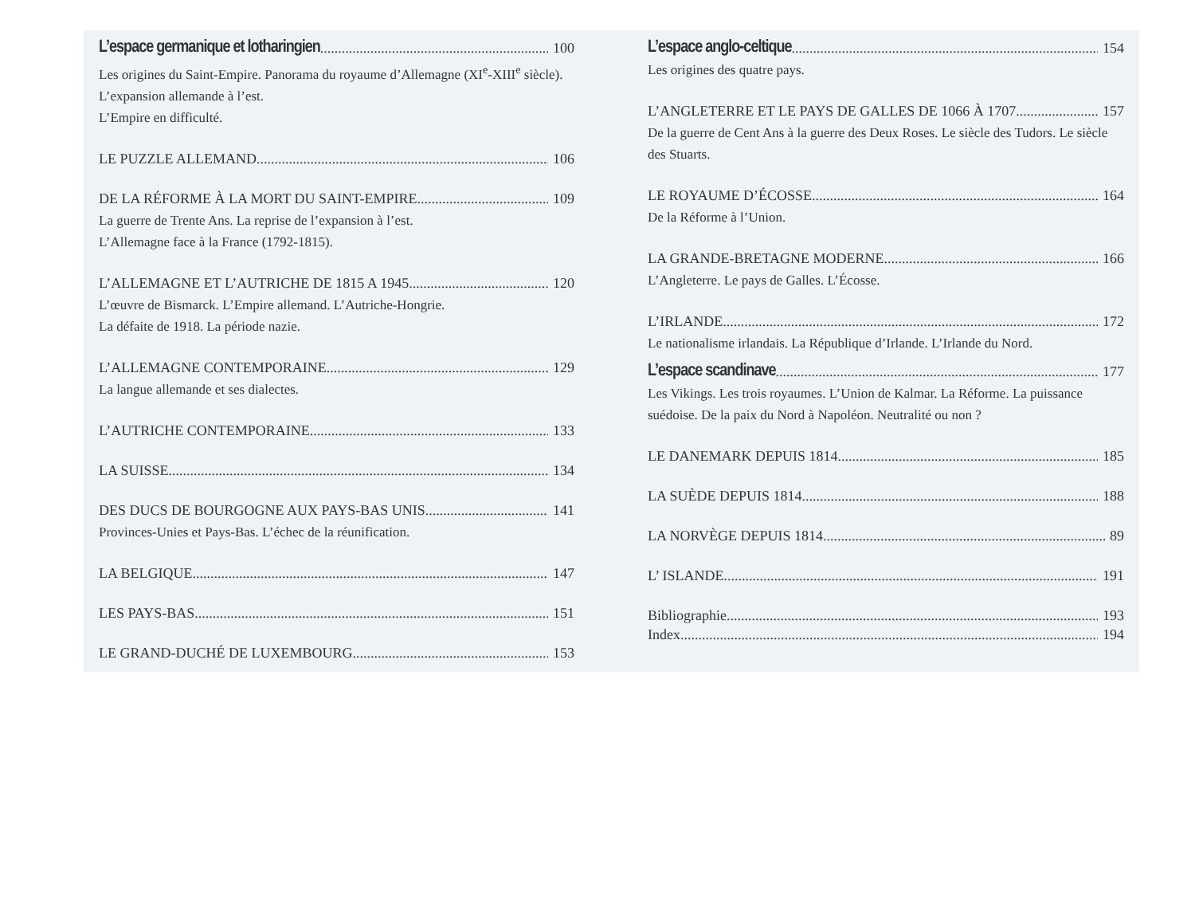L’espace germanique et lotharingien 100
Les origines du Saint-Empire. Panorama du royaume d’Allemagne (XI<sup>e</sup>-XIII<sup>e</sup> siècle). L’expansion allemande à l’est.
L’Empire en difficulté.
LE PUZZLE ALLEMAND 106
DE LA RÉFORME À LA MORT DU SAINT-EMPIRE 109
La guerre de Trente Ans. La reprise de l’expansion à l’est.
L’Allemagne face à la France (1792-1815).
L’ALLEMAGNE ET L’AUTRICHE DE 1815 A 1945 120
L’œuvre de Bismarck. L’Empire allemand. L’Autriche-Hongrie.
La défaite de 1918. La période nazie.
L’ALLEMAGNE CONTEMPORAINE 129
La langue allemande et ses dialectes.
L’AUTRICHE CONTEMPORAINE 133
LA SUISSE 134
DES DUCS DE BOURGOGNE AUX PAYS-BAS UNIS 141
Provinces-Unies et Pays-Bas. L’échec de la réunification.
LA BELGIQUE 147
LES PAYS-BAS 151
LE GRAND-DUCHÉ DE LUXEMBOURG 153
L’espace anglo-celtique 154
Les origines des quatre pays.
L’ANGLETERRE ET LE PAYS DE GALLES DE 1066 À 1707 157
De la guerre de Cent Ans à la guerre des Deux Roses. Le siècle des Tudors. Le siècle des Stuarts.
LE ROYAUME D’ÉCOSSE 164
De la Réforme à l’Union.
LA GRANDE-BRETAGNE MODERNE 166
L’Angleterre. Le pays de Galles. L’Écosse.
L’IRLANDE 172
Le nationalisme irlandais. La République d’Irlande. L’Irlande du Nord.
L’espace scandinave 177
Les Vikings. Les trois royaumes. L’Union de Kalmar. La Réforme. La puissance suédoise. De la paix du Nord à Napoléon. Neutralité ou non ?
LE DANEMARK DEPUIS 1814 185
LA SUÈDE DEPUIS 1814 188
LA NORVÈGE DEPUIS 1814 89
L’ ISLANDE 191
Bibliographie 193
Index 194